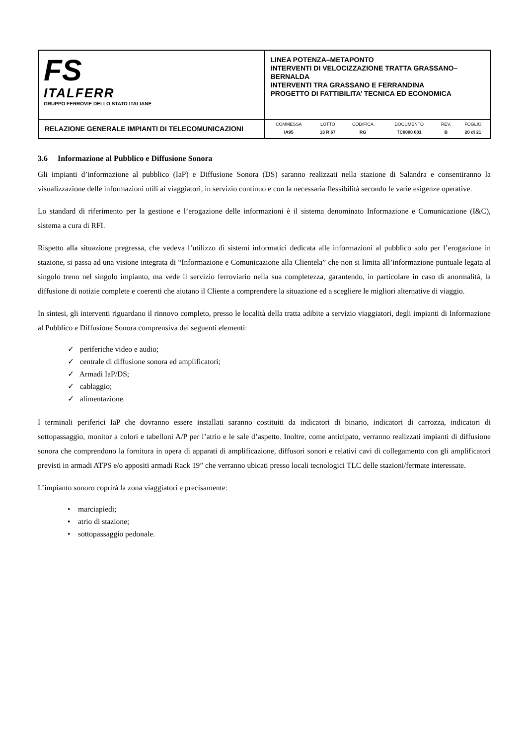| FS ITALFERR GRUPPO FERROVIE DELLO STATO ITALIANE | LINEA POTENZA–METAPONTO INTERVENTI DI VELOCIZZAZIONE TRATTA GRASSANO–BERNALDA INTERVENTI TRA GRASSANO E FERRANDINA PROGETTO DI FATTIBILITA’ TECNICA ED ECONOMICA |
| RELAZIONE GENERALE IMPIANTI DI TELECOMUNICAZIONI | / COMMESSA / LOTTO / CODIFICA / DOCUMENTO / REV. / FOGLIO / / IA95 / 13 R 67 / RG / TC0000 001 / B / 20 di 21 / |
3.6 Informazione al Pubblico e Diffusione Sonora
Gli impianti d’informazione al pubblico (IaP) e Diffusione Sonora (DS) saranno realizzati nella stazione di Salandra e consentiranno la visualizzazione delle informazioni utili ai viaggiatori, in servizio continuo e con la necessaria flessibilità secondo le varie esigenze operative.
Lo standard di riferimento per la gestione e l’erogazione delle informazioni è il sistema denominato Informazione e Comunicazione (I&C), sistema a cura di RFI.
Rispetto alla situazione pregressa, che vedeva l’utilizzo di sistemi informatici dedicata alle informazioni al pubblico solo per l’erogazione in stazione, si passa ad una visione integrata di “Informazione e Comunicazione alla Clientela” che non si limita all’informazione puntuale legata al singolo treno nel singolo impianto, ma vede il servizio ferroviario nella sua completezza, garantendo, in particolare in caso di anormalità, la diffusione di notizie complete e coerenti che aiutano il Cliente a comprendere la situazione ed a scegliere le migliori alternative di viaggio.
In sintesi, gli interventi riguardano il rinnovo completo, presso le località della tratta adibite a servizio viaggiatori, degli impianti di Informazione al Pubblico e Diffusione Sonora comprensiva dei seguenti elementi:
✓ periferiche video e audio;
✓ centrale di diffusione sonora ed amplificatori;
✓ Armadi IaP/DS;
✓ cablaggio;
✓ alimentazione.
I terminali periferici IaP che dovranno essere installati saranno costituiti da indicatori di binario, indicatori di carrozza, indicatori di sottopassaggio, monitor a colori e tabelloni A/P per l’atrio e le sale d’aspetto. Inoltre, come anticipato, verranno realizzati impianti di diffusione sonora che comprendono la fornitura in opera di apparati di amplificazione, diffusori sonori e relativi cavi di collegamento con gli amplificatori previsti in armadi ATPS e/o appositi armadi Rack 19” che verranno ubicati presso locali tecnologici TLC delle stazioni/fermate interessate.
L’impianto sonoro coprirà la zona viaggiatori e precisamente:
• marciapiedi;
• atrio di stazione;
• sottopassaggio pedonale.